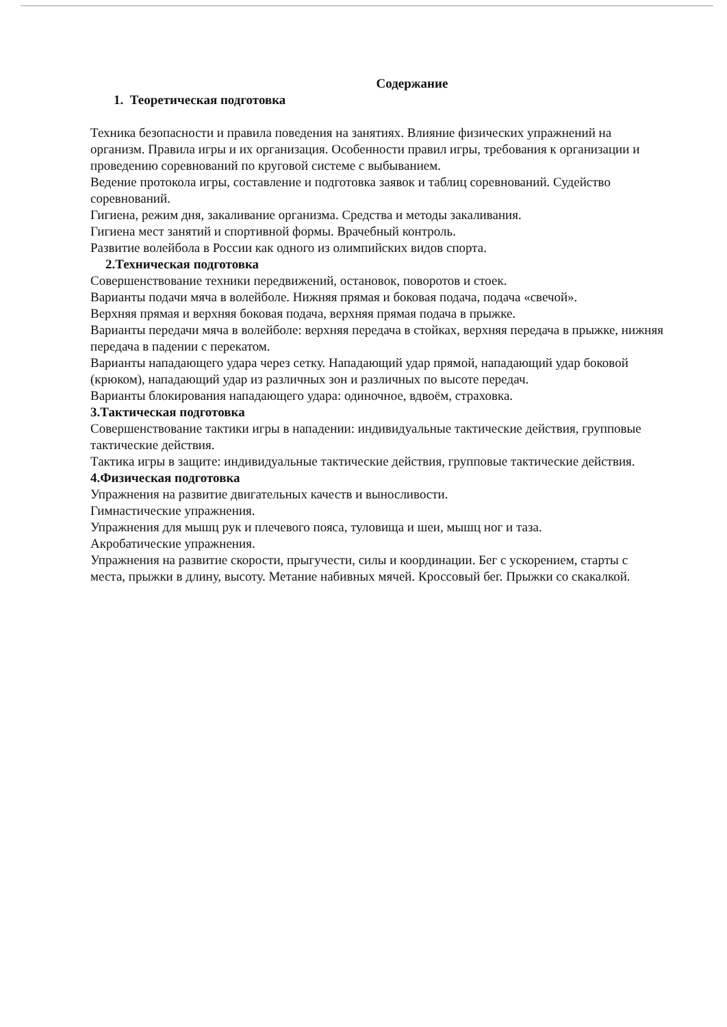Содержание
1. Теоретическая подготовка
Техника безопасности и правила поведения на занятиях. Влияние физических упражнений на организм. Правила игры и их организация. Особенности правил игры, требования к организации и проведению соревнований по круговой системе с выбыванием.
Ведение протокола игры, составление и подготовка заявок и таблиц соревнований. Судейство соревнований.
Гигиена, режим дня, закаливание организма. Средства и методы закаливания.
Гигиена мест занятий и спортивной формы. Врачебный контроль.
Развитие волейбола в России как одного из олимпийских видов спорта.
2.Техническая подготовка
Совершенствование техники передвижений, остановок, поворотов и стоек.
Варианты подачи мяча в волейболе. Нижняя прямая и боковая подача, подача «свечой».
Верхняя прямая и верхняя боковая подача, верхняя прямая подача в прыжке.
Варианты передачи мяча в волейболе: верхняя передача в стойках, верхняя передача в прыжке, нижняя передача в падении с перекатом.
Варианты нападающего удара через сетку. Нападающий удар прямой, нападающий удар боковой (крюком), нападающий удар из различных зон и различных по высоте передач.
Варианты блокирования нападающего удара: одиночное, вдвоём, страховка.
3.Тактическая подготовка
Совершенствование тактики игры в нападении: индивидуальные тактические действия, групповые тактические действия.
Тактика игры в защите: индивидуальные тактические действия, групповые тактические действия.
4.Физическая подготовка
Упражнения на развитие двигательных качеств и выносливости.
Гимнастические упражнения.
Упражнения для мышц рук и плечевого пояса, туловища и шеи, мышц ног и таза.
Акробатические упражнения.
Упражнения на развитие скорости, прыгучести, силы и координации. Бег с ускорением, старты с места, прыжки в длину, высоту. Метание набивных мячей. Кроссовый бег. Прыжки со скакалкой.